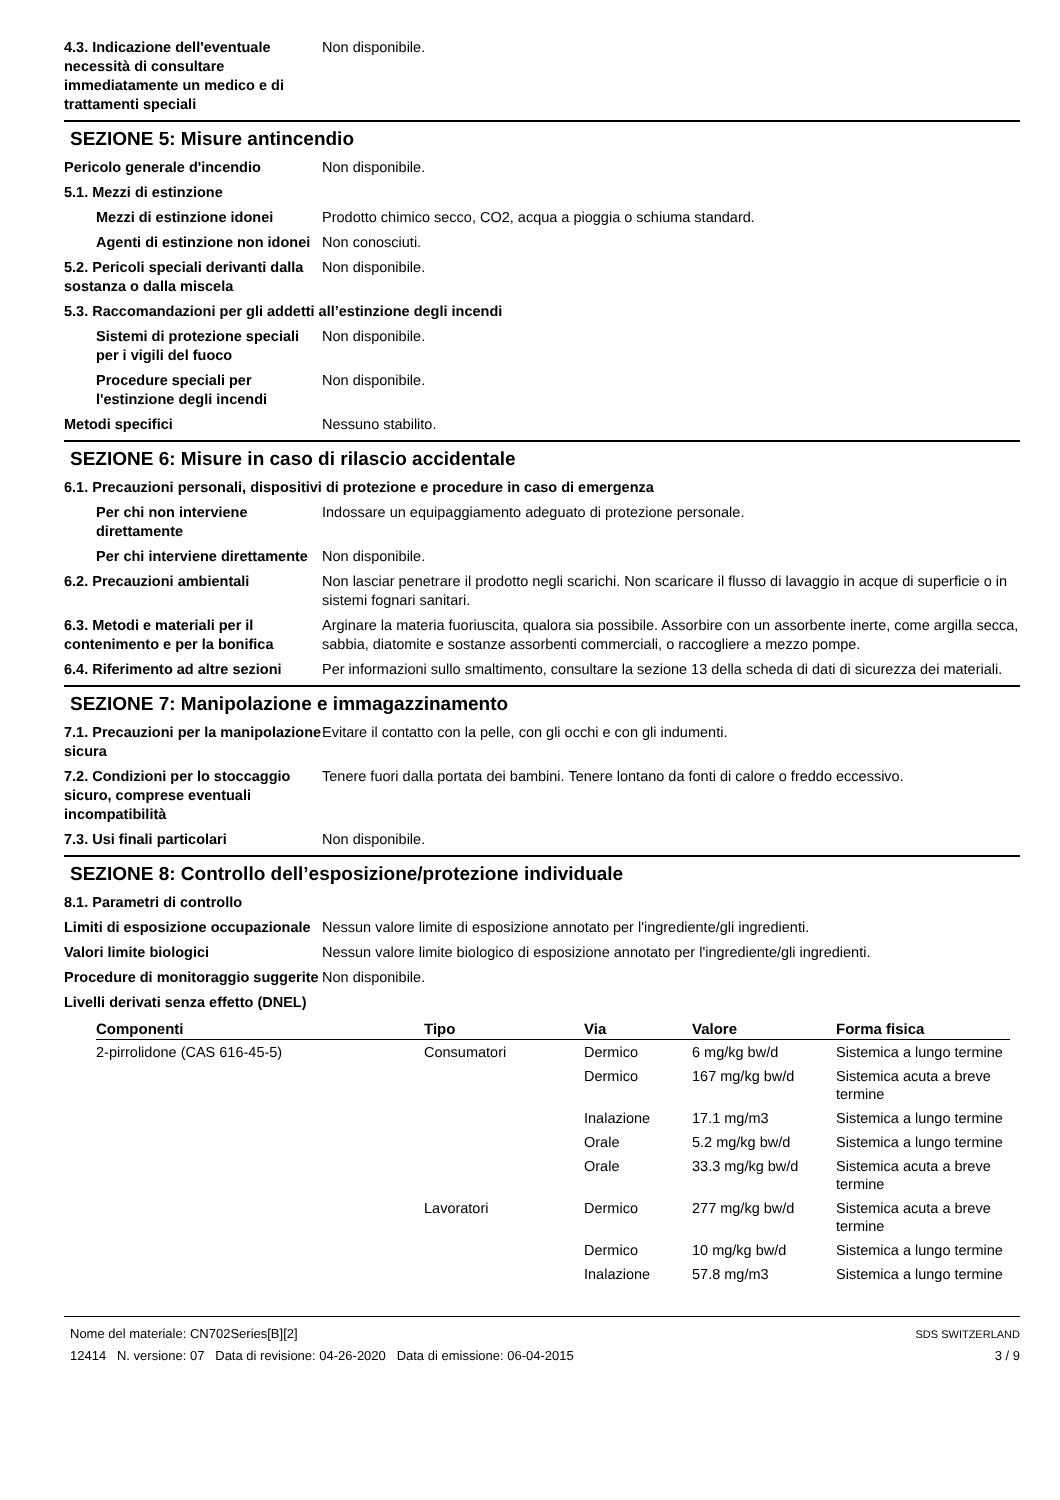4.3. Indicazione dell'eventuale necessità di consultare immediatamente un medico e di trattamenti speciali
Non disponibile.
SEZIONE 5: Misure antincendio
Pericolo generale d'incendio Non disponibile.
5.1. Mezzi di estinzione
Mezzi di estinzione idonei
Prodotto chimico secco, CO2, acqua a pioggia o schiuma standard.
Agenti di estinzione non idonei
Non conosciuti.
5.2. Pericoli speciali derivanti dalla sostanza o dalla miscela
Non disponibile.
5.3. Raccomandazioni per gli addetti all’estinzione degli incendi
Sistemi di protezione speciali per i vigili del fuoco
Non disponibile.
Procedure speciali per l'estinzione degli incendi
Non disponibile.
Metodi specifici Nessuno stabilito.
SEZIONE 6: Misure in caso di rilascio accidentale
6.1. Precauzioni personali, dispositivi di protezione e procedure in caso di emergenza
Per chi non interviene direttamente
Indossare un equipaggiamento adeguato di protezione personale.
Per chi interviene direttamente
Non disponibile.
6.2. Precauzioni ambientali Non lasciar penetrare il prodotto negli scarichi. Non scaricare il flusso di lavaggio in acque di superficie o in sistemi fognari sanitari.
6.3. Metodi e materiali per il contenimento e per la bonifica
Arginare la materia fuoriuscita, qualora sia possibile. Assorbire con un assorbente inerte, come argilla secca, sabbia, diatomite e sostanze assorbenti commerciali, o raccogliere a mezzo pompe.
6.4. Riferimento ad altre sezioni
Per informazioni sullo smaltimento, consultare la sezione 13 della scheda di dati di sicurezza dei materiali.
SEZIONE 7: Manipolazione e immagazzinamento
7.1. Precauzioni per la manipolazione sicura
Evitare il contatto con la pelle, con gli occhi e con gli indumenti.
7.2. Condizioni per lo stoccaggio sicuro, comprese eventuali incompatibilità
Tenere fuori dalla portata dei bambini. Tenere lontano da fonti di calore o freddo eccessivo.
7.3. Usi finali particolari Non disponibile.
SEZIONE 8: Controllo dell’esposizione/protezione individuale
8.1. Parametri di controllo
Limiti di esposizione occupazionale
Nessun valore limite di esposizione annotato per l'ingrediente/gli ingredienti.
Valori limite biologici Nessun valore limite biologico di esposizione annotato per l'ingrediente/gli ingredienti.
Procedure di monitoraggio suggerite
Non disponibile.
Livelli derivati senza effetto (DNEL)
| Componenti | Tipo | Via | Valore | Forma fisica |
| --- | --- | --- | --- | --- |
| 2-pirrolidone (CAS 616-45-5) | Consumatori | Dermico | 6 mg/kg bw/d | Sistemica a lungo termine |
| | | Dermico | 167 mg/kg bw/d | Sistemica acuta a breve termine |
| | | Inalazione | 17.1 mg/m3 | Sistemica a lungo termine |
| | | Orale | 5.2 mg/kg bw/d | Sistemica a lungo termine |
| | | Orale | 33.3 mg/kg bw/d | Sistemica acuta a breve termine |
| | Lavoratori | Dermico | 277 mg/kg bw/d | Sistemica acuta a breve termine |
| | | Dermico | 10 mg/kg bw/d | Sistemica a lungo termine |
| | | Inalazione | 57.8 mg/m3 | Sistemica a lungo termine |
Nome del materiale: CN702Series[B][2]
12414 N. versione: 07 Data di revisione: 04-26-2020 Data di emissione: 06-04-2015
SDS SWITZERLAND
3 / 9